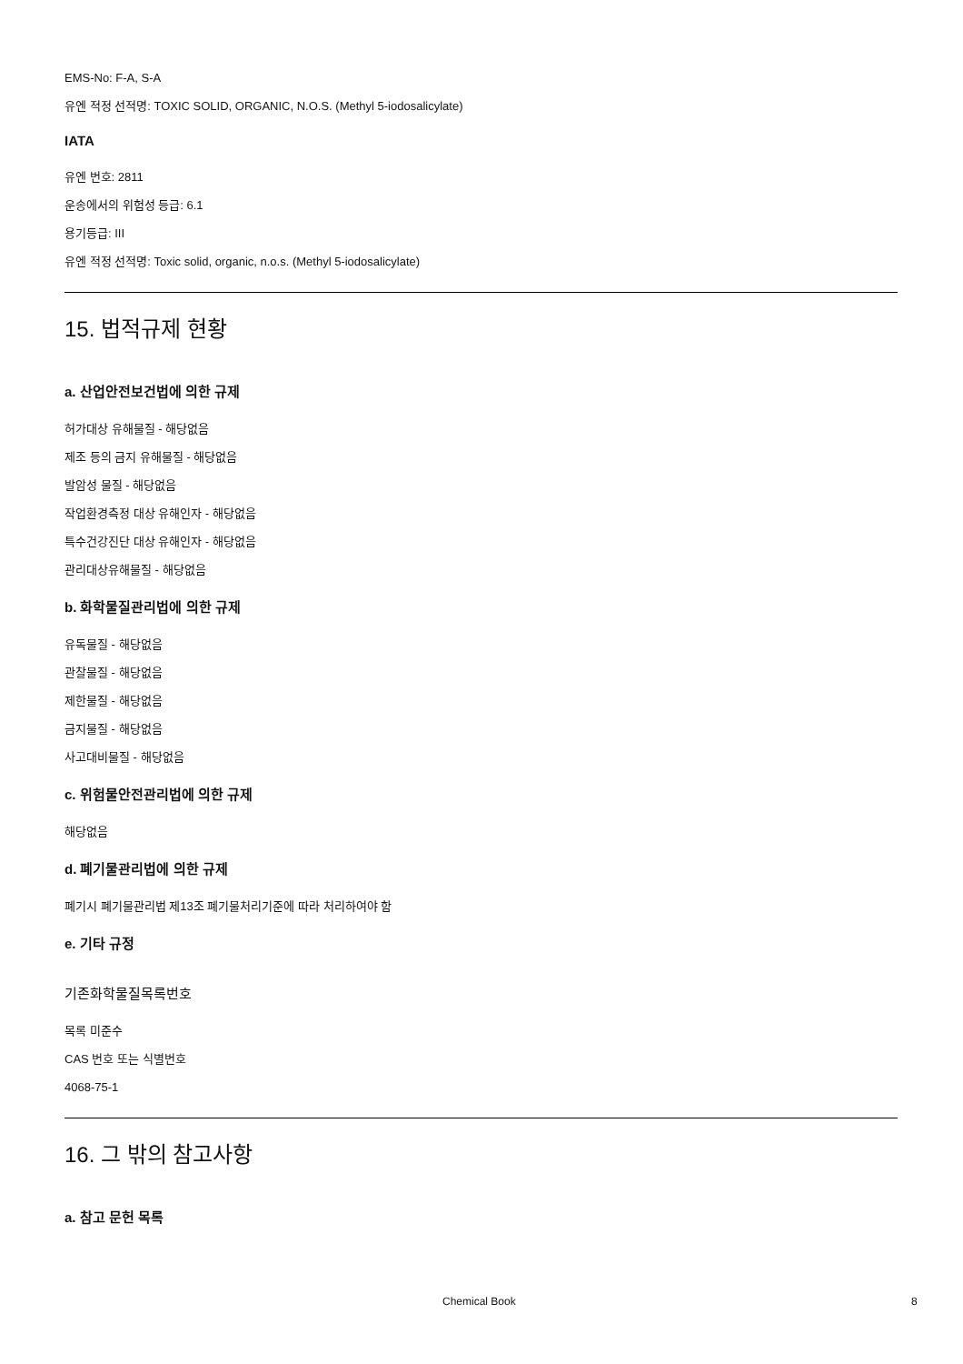EMS-No: F-A, S-A
유엔 적정 선적명: TOXIC SOLID, ORGANIC, N.O.S. (Methyl 5-iodosalicylate)
IATA
유엔 번호: 2811
운송에서의 위험성 등급: 6.1
용기등급: III
유엔 적정 선적명: Toxic solid, organic, n.o.s. (Methyl 5-iodosalicylate)
15. 법적규제 현황
a. 산업안전보건법에 의한 규제
허가대상 유해물질 - 해당없음
제조 등의 금지 유해물질 - 해당없음
발암성 물질 - 해당없음
작업환경측정 대상 유해인자 - 해당없음
특수건강진단 대상 유해인자 - 해당없음
관리대상유해물질 - 해당없음
b. 화학물질관리법에 의한 규제
유독물질 - 해당없음
관찰물질 - 해당없음
제한물질 - 해당없음
금지물질 - 해당없음
사고대비물질 - 해당없음
c. 위험물안전관리법에 의한 규제
해당없음
d. 폐기물관리법에 의한 규제
폐기시 폐기물관리법 제13조 폐기물처리기준에 따라 처리하여야 함
e. 기타 규정
기존화학물질목록번호
목록 미준수
CAS 번호 또는 식별번호
4068-75-1
16. 그 밖의 참고사항
a. 참고 문헌 목록
Chemical Book 8